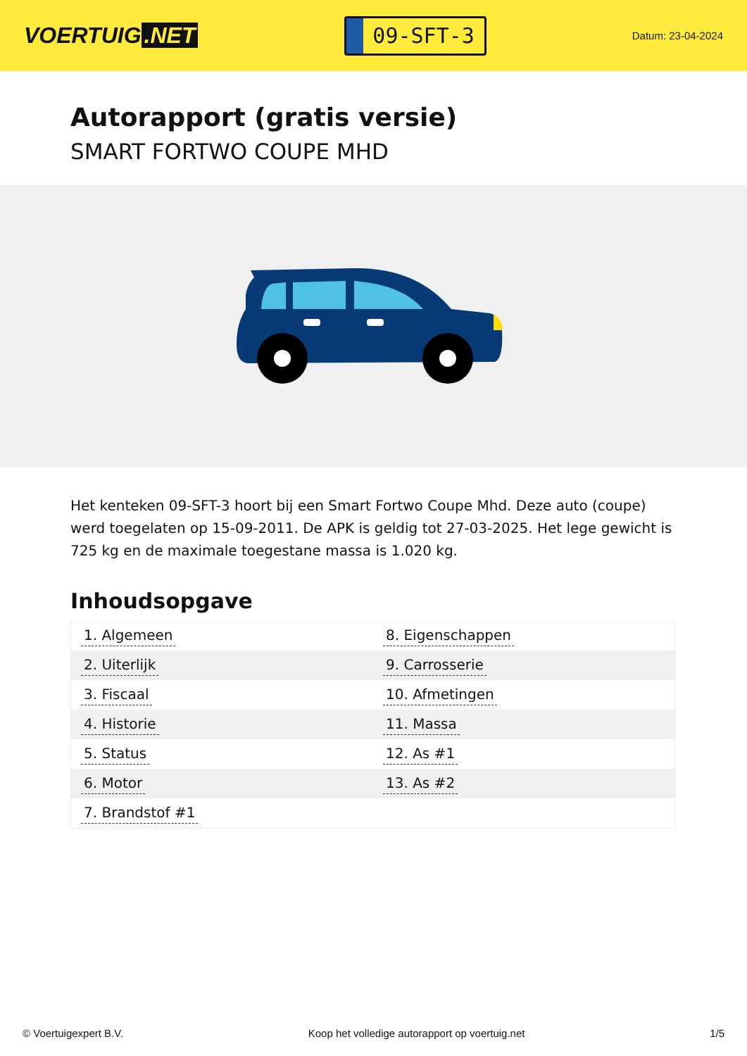VOERTUIG.NET
09-SFT-3
Datum: 23-04-2024
Autorapport (gratis versie)
SMART FORTWO COUPE MHD
Het kenteken 09-SFT-3 hoort bij een Smart Fortwo Coupe Mhd. Deze auto (coupe) werd toegelaten op 15-09-2011. De APK is geldig tot 27-03-2025. Het lege gewicht is 725 kg en de maximale toegestane massa is 1.020 kg.
Inhoudsopgave
| 1. Algemeen | 8. Eigenschappen |
| 2. Uiterlijk | 9. Carrosserie |
| 3. Fiscaal | 10. Afmetingen |
| 4. Historie | 11. Massa |
| 5. Status | 12. As #1 |
| 6. Motor | 13. As #2 |
| 7. Brandstof #1 | |
© Voertuigexpert B.V. Koop het volledige autorapport op voertuig.net
1/5